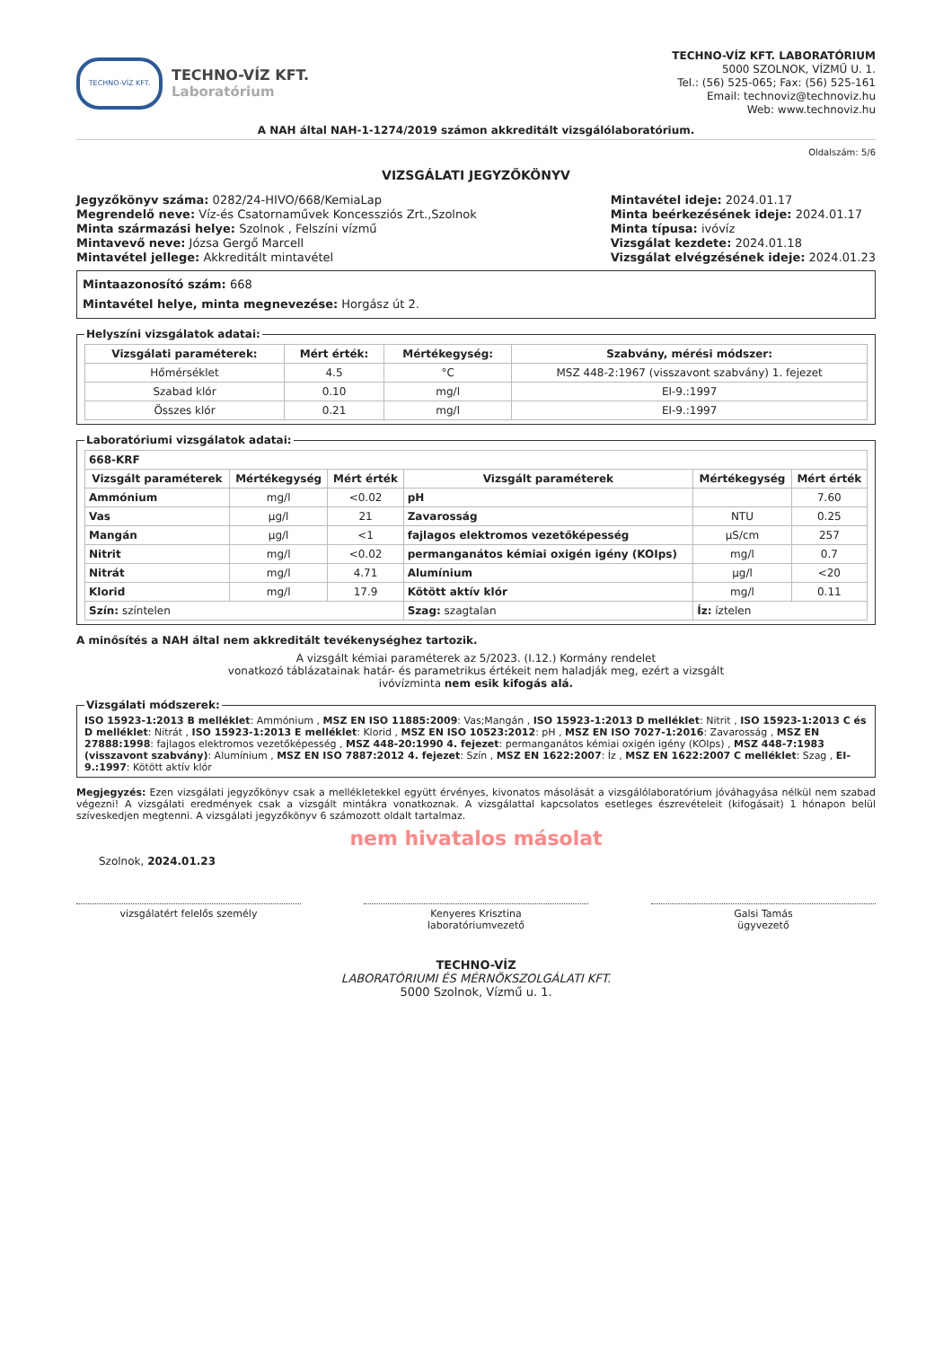TECHNO-VÍZ KFT.
TECHNO-VÍZ KFT.
Laboratórium
TECHNO-VÍZ KFT. LABORATÓRIUM
5000 SZOLNOK, VÍZMŰ U. 1.
Tel.: (56) 525-065; Fax: (56) 525-161
Email: technoviz@technoviz.hu
Web: www.technoviz.hu
A NAH által NAH-1-1274/2019 számon akkreditált vizsgálólaboratórium.
Oldalszám: 5/6
VIZSGÁLATI JEGYZŐKÖNYV
Jegyzőkönyv száma: 0282/24-HIVO/668/KemiaLap
Megrendelő neve: Víz-és Csatornaművek Koncessziós Zrt.,Szolnok
Minta származási helye: Szolnok , Felszíni vízmű
Mintavevő neve: Józsa Gergő Marcell
Mintavétel jellege: Akkreditált mintavétel
Mintavétel ideje: 2024.01.17
Minta beérkezésének ideje: 2024.01.17
Minta típusa: ivóvíz
Vizsgálat kezdete: 2024.01.18
Vizsgálat elvégzésének ideje: 2024.01.23
Mintaazonosító szám: 668
Mintavétel helye, minta megnevezése: Horgász út 2.
Helyszíni vizsgálatok adatai:
| Vizsgálati paraméterek: | Mért érték: | Mértékegység: | Szabvány, mérési módszer: |
| --- | --- | --- | --- |
| Hőmérséklet | 4.5 | °C | MSZ 448-2:1967 (visszavont szabvány) 1. fejezet |
| Szabad klór | 0.10 | mg/l | EI-9.:1997 |
| Összes klór | 0.21 | mg/l | EI-9.:1997 |
Laboratóriumi vizsgálatok adatai:
| 668-KRF | | | | | |
| --- | --- | --- | --- | --- | --- |
| Vizsgált paraméterek | Mértékegység | Mért érték | Vizsgált paraméterek | Mértékegység | Mért érték |
| Ammónium | mg/l | <0.02 | pH | | 7.60 |
| Vas | µg/l | 21 | Zavarosság | NTU | 0.25 |
| Mangán | µg/l | <1 | fajlagos elektromos vezetőképesség | µS/cm | 257 |
| Nitrit | mg/l | <0.02 | permanganátos kémiai oxigén igény (KOIps) | mg/l | 0.7 |
| Nitrát | mg/l | 4.71 | Alumínium | µg/l | <20 |
| Klorid | mg/l | 17.9 | Kötött aktív klór | mg/l | 0.11 |
| Szín: színtelen | | | Szag: szagtalan | Íz: íztelen | |
A minősítés a NAH által nem akkreditált tevékenységhez tartozik.
A vizsgált kémiai paraméterek az 5/2023. (I.12.) Kormány rendelet
vonatkozó táblázatainak határ- és parametrikus értékeit nem haladják meg, ezért a vizsgált
ivóvízminta nem esik kifogás alá.
Vizsgálati módszerek: ISO 15923-1:2013 B melléklet: Ammónium , MSZ EN ISO 11885:2009: Vas;Mangán , ISO 15923-1:2013 D melléklet: Nitrit , ISO 15923-1:2013 C és D melléklet: Nitrát , ISO 15923-1:2013 E melléklet: Klorid , MSZ EN ISO 10523:2012: pH , MSZ EN ISO 7027-1:2016: Zavarosság , MSZ EN 27888:1998: fajlagos elektromos vezetőképesség , MSZ 448-20:1990 4. fejezet: permanganátos kémiai oxigén igény (KOIps) , MSZ 448-7:1983 (visszavont szabvány): Alumínium , MSZ EN ISO 7887:2012 4. fejezet: Szín , MSZ EN 1622:2007: Íz , MSZ EN 1622:2007 C melléklet: Szag , EI-9.:1997: Kötött aktív klór
Megjegyzés: Ezen vizsgálati jegyzőkönyv csak a mellékletekkel együtt érvényes, kivonatos másolását a vizsgálólaboratórium jóváhagyása nélkül nem szabad végezni! A vizsgálati eredmények csak a vizsgált mintákra vonatkoznak. A vizsgálattal kapcsolatos esetleges észrevételeit (kifogásait) 1 hónapon belül szíveskedjen megtenni. A vizsgálati jegyzőkönyv 6 számozott oldalt tartalmaz.
nem hivatalos másolat
Szolnok, 2024.01.23
vizsgálatért felelős személy Kenyeres Krisztina
laboratóriumvezető
Galsi Tamás
ügyvezető
TECHNO-VÍZ
LABORATÓRIUMI ÉS MÉRNÖKSZOLGÁLATI KFT.
5000 Szolnok, Vízmű u. 1.